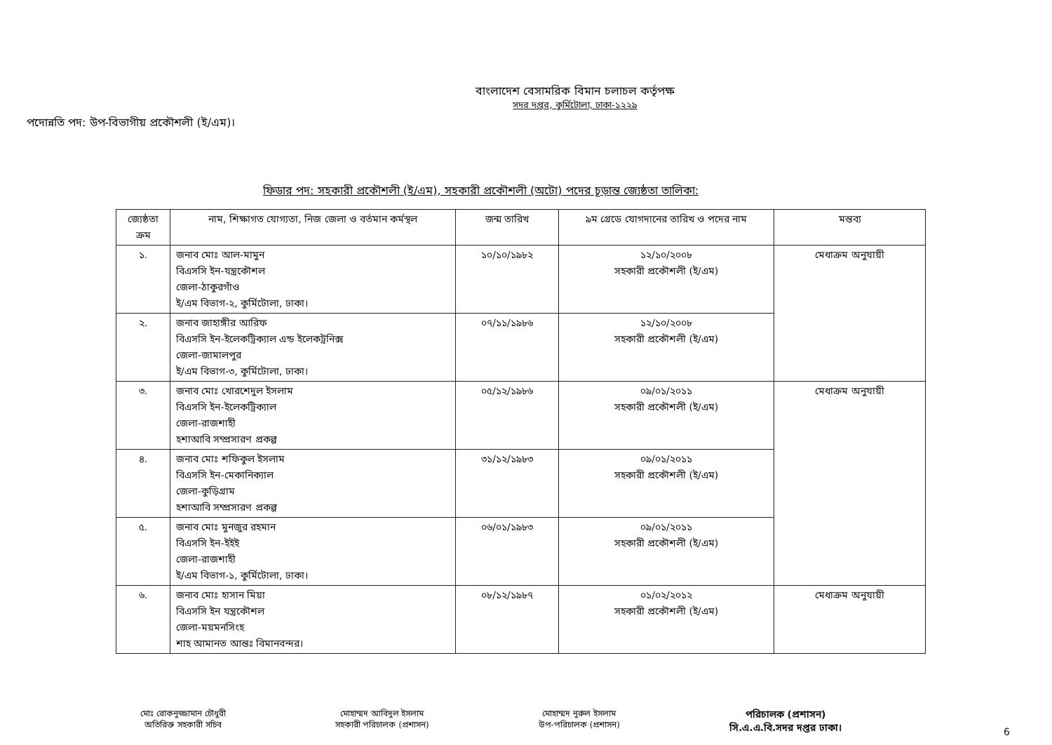বাংলাদেশ বেসামরিক বিমান চলাচল কর্তৃপক্ষ
সদর দপ্তর, কুর্মিটোলা, ঢাকা-১২২৯
পদোন্নতি পদ: উপ-বিভাগীয় প্রকৌশলী (ই/এম)।
ফিডার পদ: সহকারী প্রকৌশলী (ই/এম), সহকারী প্রকৌশলী (অটো) পদের চূড়ান্ত জ্যেষ্ঠতা তালিকা:
| জ্যেষ্ঠতা ক্রম | নাম, শিক্ষাগত যোগ্যতা, নিজ জেলা ও বর্তমান কর্মস্থল | জন্ম তারিখ | ৯ম গ্রেডে যোগদানের তারিখ ও পদের নাম | মন্তব্য |
| --- | --- | --- | --- | --- |
| ১. | জনাব মোঃ আল-মামুন বিএসসি ইন-যন্ত্রকৌশল জেলা-ঠাকুরগাঁও ই/এম বিভাগ-২, কুর্মিটোলা, ঢাকা। | ১০/১০/১৯৮২ | ১২/১০/২০০৮ সহকারী প্রকৌশলী (ই/এম) | মেধাক্রম অনুযায়ী |
| ২. | জনাব জাহাঙ্গীর আরিফ বিএসসি ইন-ইলেকট্রিক্যাল এন্ড ইলেকট্রনিক্স জেলা-জামালপুর ই/এম বিভাগ-৩, কুর্মিটোলা, ঢাকা। | ০৭/১১/১৯৮৬ | ১২/১০/২০০৮ সহকারী প্রকৌশলী (ই/এম) | |
| ৩. | জনাব মোঃ খোরশেদুল ইসলাম বিএসসি ইন-ইলেকট্রিক্যাল জেলা-রাজশাহী হশাআবি সম্প্রসারণ প্রকল্প | ০৫/১২/১৯৮৬ | ০৯/০১/২০১১ সহকারী প্রকৌশলী (ই/এম) | মেধাক্রম অনুযায়ী |
| ৪. | জনাব মোঃ শফিকুল ইসলাম বিএসসি ইন-মেকানিক্যাল জেলা-কুড়িগ্রাম হশাআবি সম্প্রসারণ প্রকল্প | ৩১/১২/১৯৮৩ | ০৯/০১/২০১১ সহকারী প্রকৌশলী (ই/এম) | |
| ৫. | জনাব মোঃ মুনজুর রহমান বিএসসি ইন-ইইই জেলা-রাজশাহী ই/এম বিভাগ-১, কুর্মিটোলা, ঢাকা। | ০৬/০১/১৯৮৩ | ০৯/০১/২০১১ সহকারী প্রকৌশলী (ই/এম) | |
| ৬. | জনাব মোঃ হাসান মিয়া বিএসসি ইন যন্ত্রকৌশল জেলা-ময়মনসিংহ শাহ আমানত আন্তঃ বিমানবন্দর। | ০৮/১২/১৯৮৭ | ০১/০২/২০১২ সহকারী প্রকৌশলী (ই/এম) | মেধাক্রম অনুযায়ী |
মোঃ রোকনুজ্জামান চৌধুরী
অতিরিক্ত সহকারী সচিব
মোহাম্মদ আবিদুল ইসলাম
সহকারী পরিচালক (প্রশাসন)
মোহাম্মদ নুরুল ইসলাম
উপ-পরিচালক (প্রশাসন)
পরিচালক (প্রশাসন)
সি.এ.এ.বি.সদর দপ্তর ঢাকা।
6